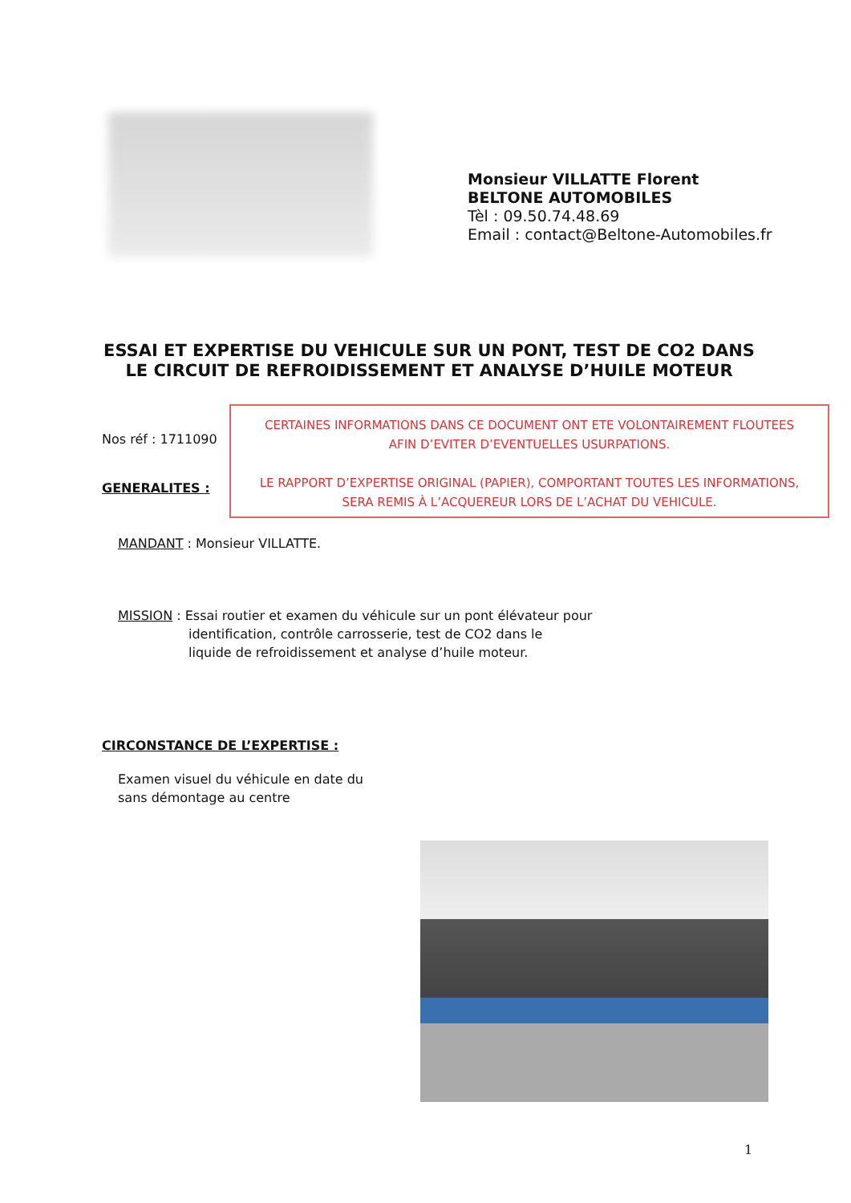Monsieur VILLATTE Florent
BELTONE AUTOMOBILES
Tèl : 09.50.74.48.69
Email : contact@Beltone-Automobiles.fr
ESSAI ET EXPERTISE DU VEHICULE SUR UN PONT, TEST DE CO2 DANS LE CIRCUIT DE REFROIDISSEMENT ET ANALYSE D’HUILE MOTEUR
Nos réf : 1711090
CERTAINES INFORMATIONS DANS CE DOCUMENT ONT ETE VOLONTAIREMENT FLOUTEES
AFIN D’EVITER D’EVENTUELLES USURPATIONS.
LE RAPPORT D’EXPERTISE ORIGINAL (PAPIER), COMPORTANT TOUTES LES INFORMATIONS,
SERA REMIS À L’ACQUEREUR LORS DE L’ACHAT DU VEHICULE.
GENERALITES :
MANDANT : Monsieur VILLATTE.
MISSION : Essai routier et examen du véhicule sur un pont élévateur pour
identification, contrôle carrosserie, test de CO2 dans le
liquide de refroidissement et analyse d’huile moteur.
CIRCONSTANCE DE L’EXPERTISE :
Examen visuel du véhicule en date du
sans démontage au centre
1